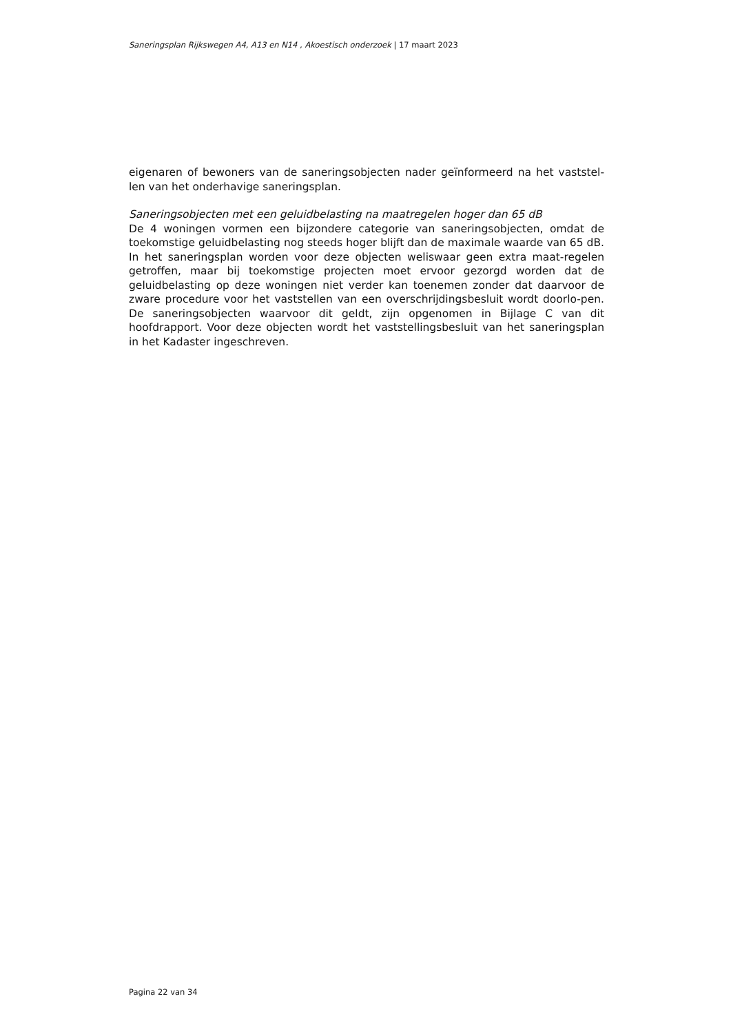Saneringsplan Rijkswegen A4, A13 en N14 , Akoestisch onderzoek | 17 maart 2023
eigenaren of bewoners van de saneringsobjecten nader geïnformeerd na het vaststel-len van het onderhavige saneringsplan.
Saneringsobjecten met een geluidbelasting na maatregelen hoger dan 65 dB
De 4 woningen vormen een bijzondere categorie van saneringsobjecten, omdat de toekomstige geluidbelasting nog steeds hoger blijft dan de maximale waarde van 65 dB. In het saneringsplan worden voor deze objecten weliswaar geen extra maat-regelen getroffen, maar bij toekomstige projecten moet ervoor gezorgd worden dat de geluidbelasting op deze woningen niet verder kan toenemen zonder dat daarvoor de zware procedure voor het vaststellen van een overschrijdingsbesluit wordt doorlo-pen. De saneringsobjecten waarvoor dit geldt, zijn opgenomen in Bijlage C van dit hoofdrapport. Voor deze objecten wordt het vaststellingsbesluit van het saneringsplan in het Kadaster ingeschreven.
Pagina 22 van 34